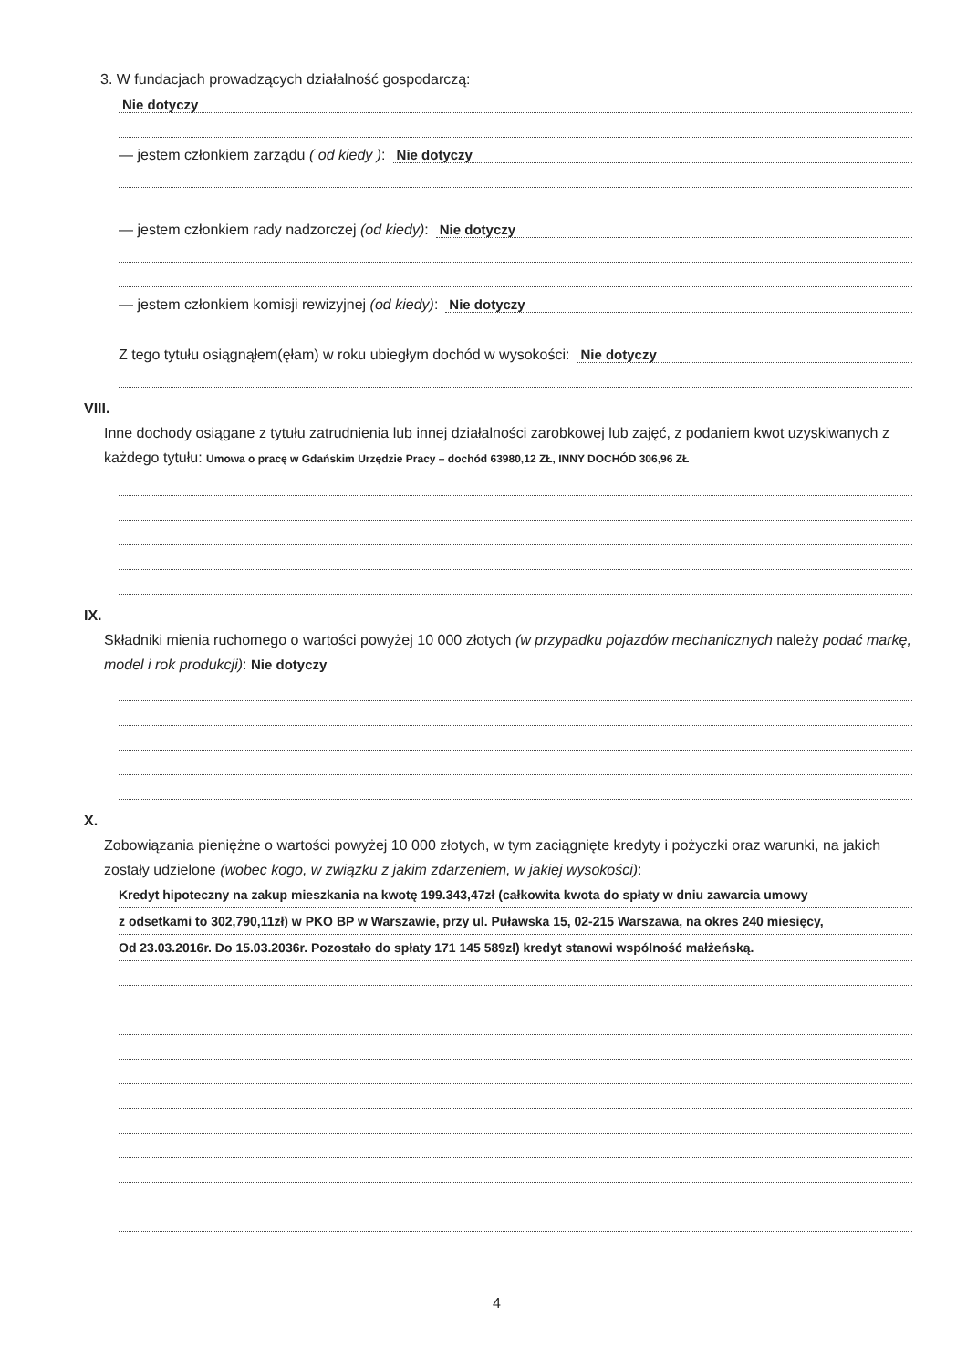3. W fundacjach prowadzących działalność gospodarczą:
Nie dotyczy
— jestem członkiem zarządu ( od kiedy ): Nie dotyczy
— jestem członkiem rady nadzorczej (od kiedy): Nie dotyczy
— jestem członkiem komisji rewizyjnej (od kiedy): Nie dotyczy
Z tego tytułu osiągnąłem(ęłam) w roku ubiegłym dochód w wysokości: Nie dotyczy
VIII.
Inne dochody osiągane z tytułu zatrudnienia lub innej działalności zarobkowej lub zajęć, z podaniem kwot uzyskiwanych z każdego tytułu: Umowa o pracę w Gdańskim Urzędzie Pracy – dochód 63980,12 ZŁ, INNY DOCHÓD 306,96 ZŁ
IX.
Składniki mienia ruchomego o wartości powyżej 10 000 złotych (w przypadku pojazdów mechanicznych należy podać markę, model i rok produkcji): Nie dotyczy
X.
Zobowiązania pieniężne o wartości powyżej 10 000 złotych, w tym zaciągnięte kredyty i pożyczki oraz warunki, na jakich zostały udzielone (wobec kogo, w związku z jakim zdarzeniem, w jakiej wysokości):
Kredyt hipoteczny na zakup mieszkania na kwotę 199.343,47zł (całkowita kwota do spłaty w dniu zawarcia umowy
z odsetkami to 302,790,11zł) w PKO BP w Warszawie, przy ul. Puławska 15, 02-215 Warszawa, na okres 240 miesięcy,
Od 23.03.2016r. Do 15.03.2036r. Pozostało do spłaty 171 145 589zł) kredyt stanowi wspólność małżeńską.
4